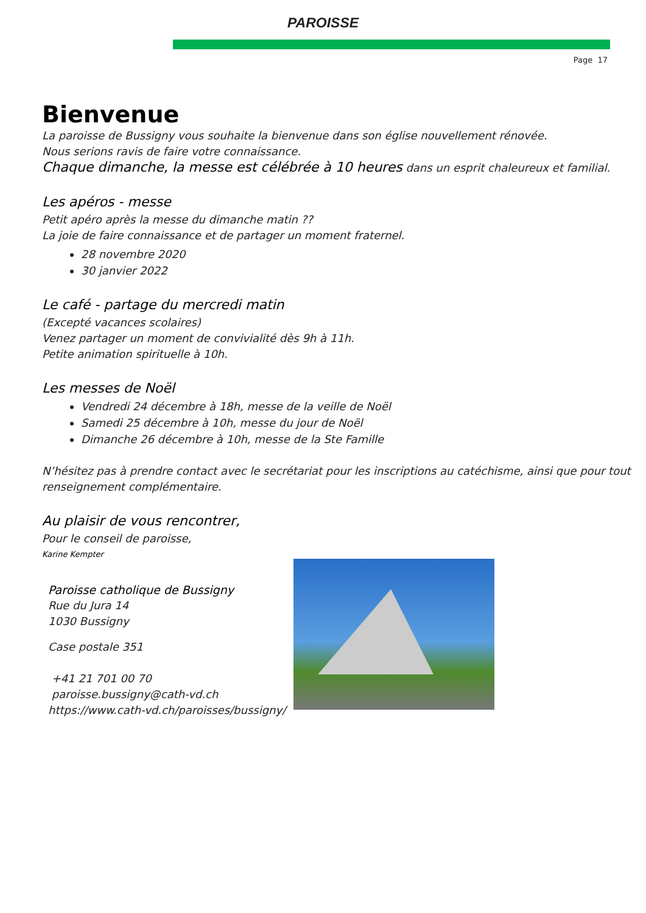PAROISSE
Page 17
Bienvenue
La paroisse de Bussigny vous souhaite la bienvenue dans son église nouvellement rénovée.
Nous serions ravis de faire votre connaissance.
Chaque dimanche, la messe est célébrée à 10 heures dans un esprit chaleureux et familial.
Les apéros - messe
Petit apéro après la messe du dimanche matin ??
La joie de faire connaissance et de partager un moment fraternel.
28 novembre 2020
30 janvier 2022
Le café - partage du mercredi matin
(Excepté vacances scolaires)
Venez partager un moment de convivialité dès 9h à 11h.
Petite animation spirituelle à 10h.
Les messes de Noël
Vendredi 24 décembre à 18h, messe de la veille de Noël
Samedi 25 décembre à 10h, messe du jour de Noël
Dimanche 26 décembre à 10h, messe de la Ste Famille
N’hésitez pas à prendre contact avec le secrétariat pour les inscriptions au catéchisme, ainsi que pour tout renseignement complémentaire.
Au plaisir de vous rencontrer,
Pour le conseil de paroisse,
Karine Kempter
Paroisse catholique de Bussigny
Rue du Jura 14
1030 Bussigny
Case postale 351
+41 21 701 00 70
paroisse.bussigny@cath-vd.ch
https://www.cath-vd.ch/paroisses/bussigny/